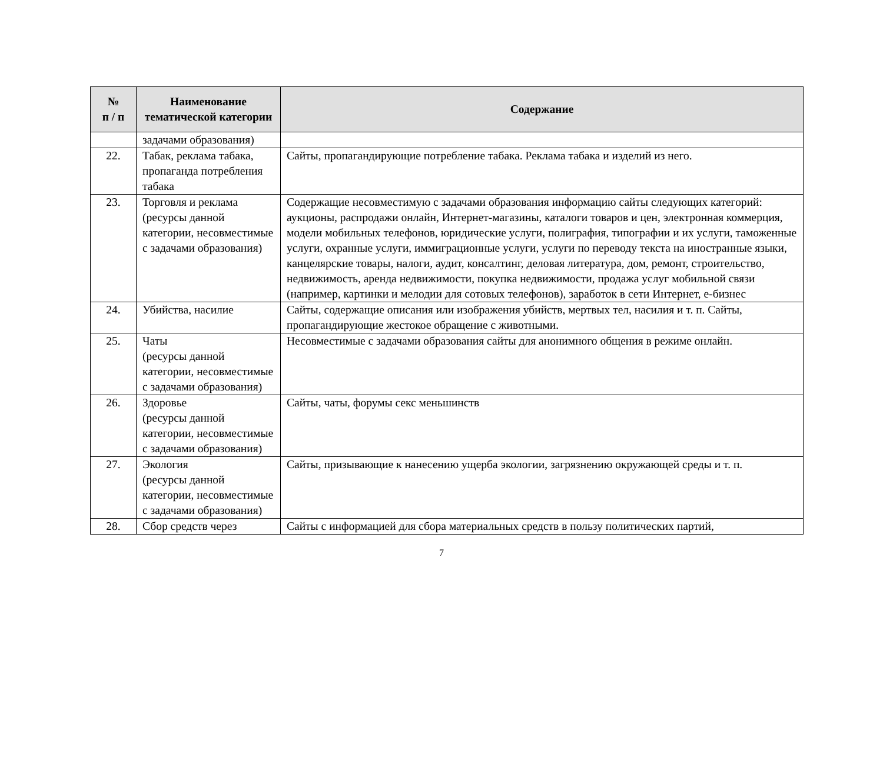| № п / п | Наименование тематической категории | Содержание |
| --- | --- | --- |
| | задачами образования) | |
| 22. | Табак, реклама табака, пропаганда потребления табака | Сайты, пропагандирующие потребление табака. Реклама табака и изделий из него. |
| 23. | Торговля и реклама (ресурсы данной категории, несовместимые с задачами образования) | Содержащие несовместимую с задачами образования информацию сайты следующих категорий: аукционы, распродажи онлайн, Интернет-магазины, каталоги товаров и цен, электронная коммерция, модели мобильных телефонов, юридические услуги, полиграфия, типографии и их услуги, таможенные услуги, охранные услуги, иммиграционные услуги, услуги по переводу текста на иностранные языки, канцелярские товары, налоги, аудит, консалтинг, деловая литература, дом, ремонт, строительство, недвижимость, аренда недвижимости, покупка недвижимости, продажа услуг мобильной связи (например, картинки и мелодии для сотовых телефонов), заработок в сети Интернет, е-бизнес |
| 24. | Убийства, насилие | Сайты, содержащие описания или изображения убийств, мертвых тел, насилия и т. п. Сайты, пропагандирующие жестокое обращение с животными. |
| 25. | Чаты (ресурсы данной категории, несовместимые с задачами образования) | Несовместимые с задачами образования сайты для анонимного общения в режиме онлайн. |
| 26. | Здоровье (ресурсы данной категории, несовместимые с задачами образования) | Сайты, чаты, форумы секс меньшинств |
| 27. | Экология (ресурсы данной категории, несовместимые с задачами образования) | Сайты, призывающие к нанесению ущерба экологии, загрязнению окружающей среды и т. п. |
| 28. | Сбор средств через | Сайты с информацией для сбора материальных средств в пользу политических партий, |
7